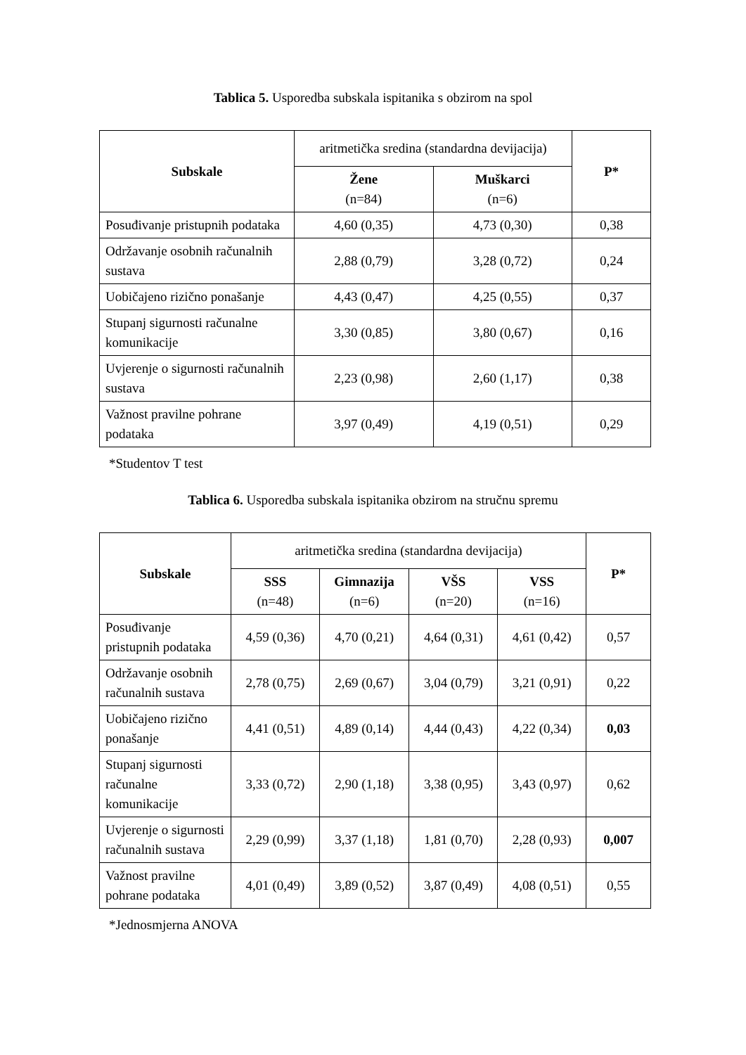Tablica 5. Usporedba subskala ispitanika s obzirom na spol
| Subskale | aritmetička sredina (standardna devijacija) | | P* |
| --- | --- | --- | --- |
| | Žene (n=84) | Muškarci (n=6) | |
| Posuđivanje pristupnih podataka | 4,60 (0,35) | 4,73 (0,30) | 0,38 |
| Održavanje osobnih računalnih sustava | 2,88 (0,79) | 3,28 (0,72) | 0,24 |
| Uobičajeno rizično ponašanje | 4,43 (0,47) | 4,25 (0,55) | 0,37 |
| Stupanj sigurnosti računalne komunikacije | 3,30 (0,85) | 3,80 (0,67) | 0,16 |
| Uvjerenje o sigurnosti računalnih sustava | 2,23 (0,98) | 2,60 (1,17) | 0,38 |
| Važnost pravilne pohrane podataka | 3,97 (0,49) | 4,19 (0,51) | 0,29 |
*Studentov T test
Tablica 6. Usporedba subskala ispitanika obzirom na stručnu spremu
| Subskale | aritmetička sredina (standardna devijacija) | | | | P* |
| --- | --- | --- | --- | --- | --- |
| | SSS (n=48) | Gimnazija (n=6) | VŠS (n=20) | VSS (n=16) | |
| Posuđivanje pristupnih podataka | 4,59 (0,36) | 4,70 (0,21) | 4,64 (0,31) | 4,61 (0,42) | 0,57 |
| Održavanje osobnih računalnih sustava | 2,78 (0,75) | 2,69 (0,67) | 3,04 (0,79) | 3,21 (0,91) | 0,22 |
| Uobičajeno rizično ponašanje | 4,41 (0,51) | 4,89 (0,14) | 4,44 (0,43) | 4,22 (0,34) | 0,03 |
| Stupanj sigurnosti računalne komunikacije | 3,33 (0,72) | 2,90 (1,18) | 3,38 (0,95) | 3,43 (0,97) | 0,62 |
| Uvjerenje o sigurnosti računalnih sustava | 2,29 (0,99) | 3,37 (1,18) | 1,81 (0,70) | 2,28 (0,93) | 0,007 |
| Važnost pravilne pohrane podataka | 4,01 (0,49) | 3,89 (0,52) | 3,87 (0,49) | 4,08 (0,51) | 0,55 |
*Jednosmjerna ANOVA